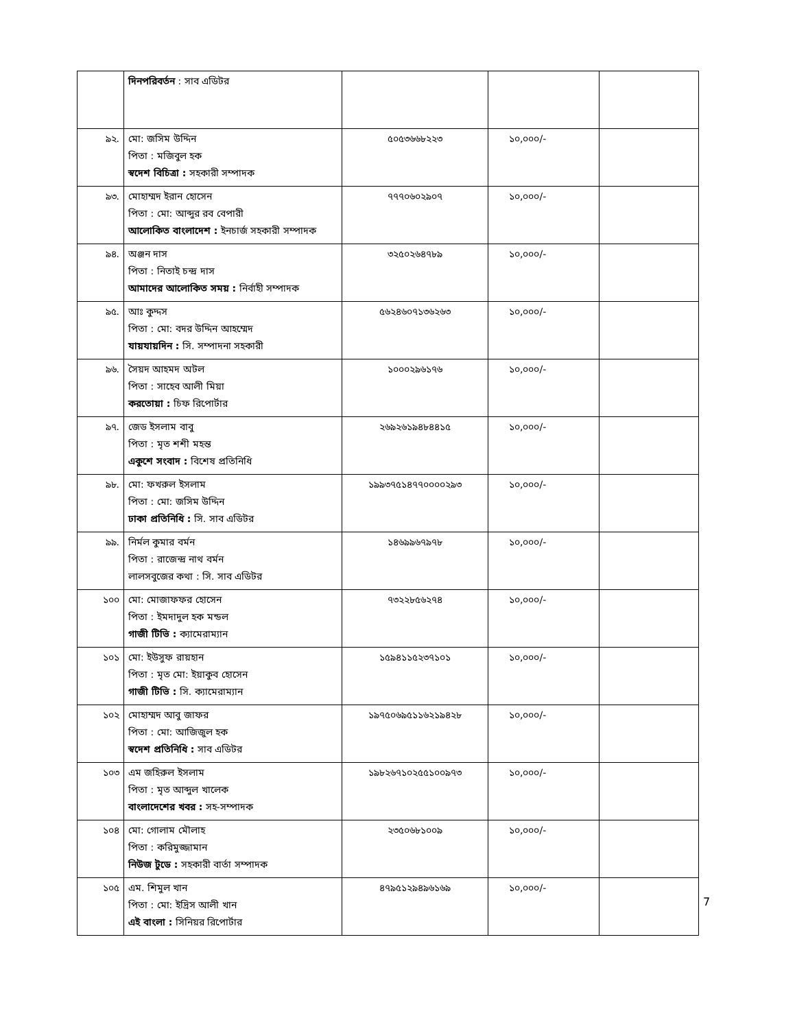| | দিনপরিবর্তন : সাব এডিটর | | | |
| ৯২. | মো: জসিম উদ্দিন পিতা : মজিবুল হক স্বদেশ বিচিত্রা : সহকারী সম্পাদক | ৫০৫৩৬৬৮২২৩ | ১০,০০০/- | |
| ৯৩. | মোহাম্মদ ইরান হোসেন পিতা : মো: আব্দুর রব বেপারী আলোকিত বাংলাদেশ : ইনচার্জ সহকারী সম্পাদক | ৭৭৭০৬০২৯০৭ | ১০,০০০/- | |
| ৯৪. | অঞ্জন দাস পিতা : নিতাই চন্দ্র দাস আমাদের আলোকিত সময় : নির্বাহী সম্পাদক | ৩২৫০২৬৪৭৮৯ | ১০,০০০/- | |
| ৯৫. | আঃ কুদ্দস পিতা : মো: বদর উদ্দিন আহম্মেদ যায়যায়দিন : সি. সম্পাদনা সহকারী | ৫৬২৪৬০৭১৩৬২৬৩ | ১০,০০০/- | |
| ৯৬. | সৈয়দ আহমদ অটল পিতা : সাহেব আলী মিয়া করতোয়া : চিফ রিপোর্টার | ১০০০২৯৬১৭৬ | ১০,০০০/- | |
| ৯৭. | জেড ইসলাম বাবু পিতা : মৃত শশী মহন্ত একুশে সংবাদ : বিশেষ প্রতিনিধি | ২৬৯২৬১৯৪৮৪৪১৫ | ১০,০০০/- | |
| ৯৮. | মো: ফখরুল ইসলাম পিতা : মো: জসিম উদ্দিন ঢাকা প্রতিনিধি : সি. সাব এডিটর | ১৯৯৩৭৫১৪৭৭০০০০২৯৩ | ১০,০০০/- | |
| ৯৯. | নির্মল কুমার বর্মন পিতা : রাজেন্দ্র নাথ বর্মন লালসবুজের কথা : সি. সাব এডিটর | ১৪৬৯৯৬৭৯৭৮ | ১০,০০০/- | |
| ১০০ | মো: মোজাফফর হোসেন পিতা : ইমদাদুল হক মন্ডল গাজী টিভি : ক্যামেরাম্যান | ৭৩২২৮৫৬২৭৪ | ১০,০০০/- | |
| ১০১ | মো: ইউসুফ রায়হান পিতা : মৃত মো: ইয়াকুব হোসেন গাজী টিভি : সি. ক্যামেরাম্যান | ১৫৯৪১১৫২৩৭১০১ | ১০,০০০/- | |
| ১০২ | মোহাম্মদ আবু জাফর পিতা : মো: আজিজুল হক স্বদেশ প্রতিনিধি : সাব এডিটর | ১৯৭৫০৬৯৫১১৬২১৯৪২৮ | ১০,০০০/- | |
| ১০৩ | এম জহিরুল ইসলাম পিতা : মৃত আব্দুল খালেক বাংলাদেশের খবর : সহ-সম্পাদক | ১৯৮২৬৭১০২৫৫১০০৯৭৩ | ১০,০০০/- | |
| ১০৪ | মো: গোলাম মৌলাহ পিতা : করিমুজ্জামান নিউজ টুডে : সহকারী বার্তা সম্পাদক | ২৩৫০৬৮১০০৯ | ১০,০০০/- | |
| ১০৫ | এম. শিমুল খান পিতা : মো: ইদ্রিস আলী খান এই বাংলা : সিনিয়র রিপোর্টার | ৪৭৯৫১২৯৪৯৬১৬৯ | ১০,০০০/- | |
7